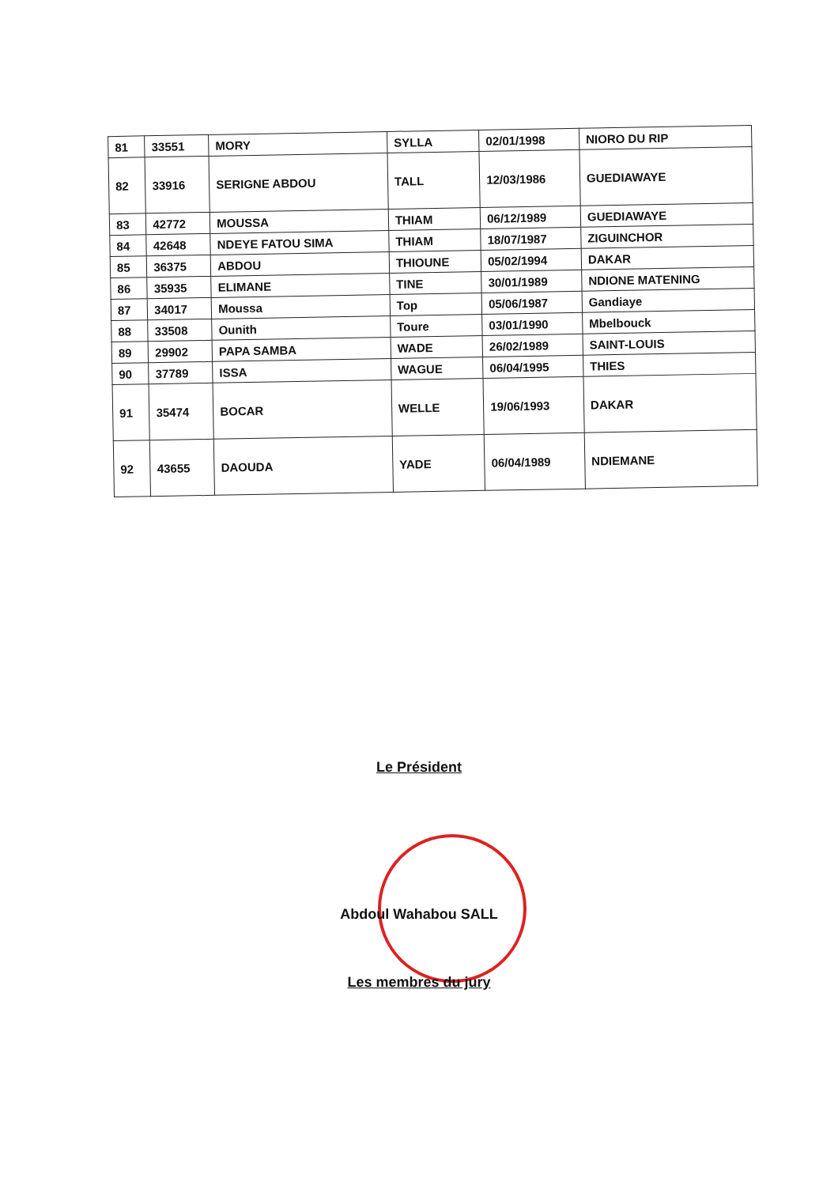| 81 | 33551 | MORY | SYLLA | 02/01/1998 | NIORO DU RIP |
| 82 | 33916 | SERIGNE ABDOU | TALL | 12/03/1986 | GUEDIAWAYE |
| 83 | 42772 | MOUSSA | THIAM | 06/12/1989 | GUEDIAWAYE |
| 84 | 42648 | NDEYE FATOU SIMA | THIAM | 18/07/1987 | ZIGUINCHOR |
| 85 | 36375 | ABDOU | THIOUNE | 05/02/1994 | DAKAR |
| 86 | 35935 | ELIMANE | TINE | 30/01/1989 | NDIONE MATENING |
| 87 | 34017 | Moussa | Top | 05/06/1987 | Gandiaye |
| 88 | 33508 | Ounith | Toure | 03/01/1990 | Mbelbouck |
| 89 | 29902 | PAPA SAMBA | WADE | 26/02/1989 | SAINT-LOUIS |
| 90 | 37789 | ISSA | WAGUE | 06/04/1995 | THIES |
| 91 | 35474 | BOCAR | WELLE | 19/06/1993 | DAKAR |
| 92 | 43655 | DAOUDA | YADE | 06/04/1989 | NDIEMANE |
Le Président
Abdoul Wahabou SALL
Les membres du jury